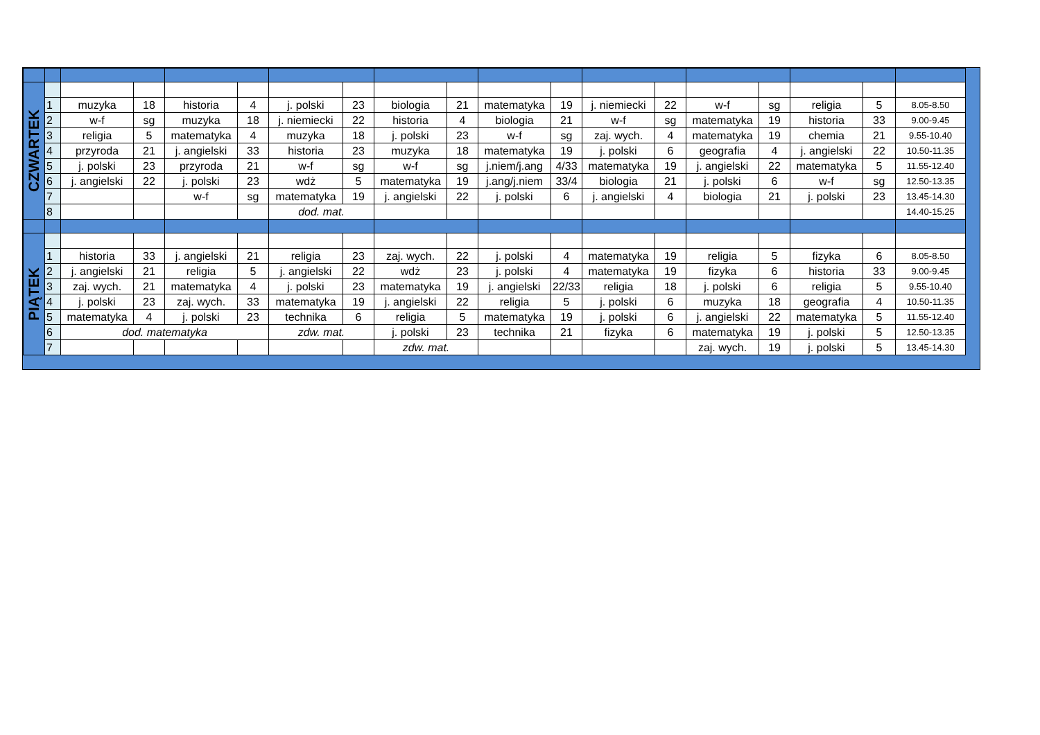| CZWARTEK | | | | | | | | | | | | | | | | | | |
| | 1 | muzyka | 18 | historia | 4 | j. polski | 23 | biologia | 21 | matematyka | 19 | j. niemiecki | 22 | w-f | sg | religia | 5 | 8.05-8.50 |
| | 2 | w-f | sg | muzyka | 18 | j. niemiecki | 22 | historia | 4 | biologia | 21 | w-f | sg | matematyka | 19 | historia | 33 | 9.00-9.45 |
| | 3 | religia | 5 | matematyka | 4 | muzyka | 18 | j. polski | 23 | w-f | sg | zaj. wych. | 4 | matematyka | 19 | chemia | 21 | 9.55-10.40 |
| | 4 | przyroda | 21 | j. angielski | 33 | historia | 23 | muzyka | 18 | matematyka | 19 | j. polski | 6 | geografia | 4 | j. angielski | 22 | 10.50-11.35 |
| | 5 | j. polski | 23 | przyroda | 21 | w-f | sg | w-f | sg | j.niem/j.ang | 4/33 | matematyka | 19 | j. angielski | 22 | matematyka | 5 | 11.55-12.40 |
| | 6 | j. angielski | 22 | j. polski | 23 | wdż | 5 | matematyka | 19 | j.ang/j.niem | 33/4 | biologia | 21 | j. polski | 6 | w-f | sg | 12.50-13.35 |
| | 7 | | | w-f | sg | matematyka | 19 | j. angielski | 22 | j. polski | 6 | j. angielski | 4 | biologia | 21 | j. polski | 23 | 13.45-14.30 |
| | 8 | | | | | dod. mat. | | | | | | | | | | | | 14.40-15.25 |
| PIĄTEK | | | | | | | | | | | | | | | | | | |
| | 1 | historia | 33 | j. angielski | 21 | religia | 23 | zaj. wych. | 22 | j. polski | 4 | matematyka | 19 | religia | 5 | fizyka | 6 | 8.05-8.50 |
| | 2 | j. angielski | 21 | religia | 5 | j. angielski | 22 | wdż | 23 | j. polski | 4 | matematyka | 19 | fizyka | 6 | historia | 33 | 9.00-9.45 |
| | 3 | zaj. wych. | 21 | matematyka | 4 | j. polski | 23 | matematyka | 19 | j. angielski | 22/33 | religia | 18 | j. polski | 6 | religia | 5 | 9.55-10.40 |
| | 4 | j. polski | 23 | zaj. wych. | 33 | matematyka | 19 | j. angielski | 22 | religia | 5 | j. polski | 6 | muzyka | 18 | geografia | 4 | 10.50-11.35 |
| | 5 | matematyka | 4 | j. polski | 23 | technika | 6 | religia | 5 | matematyka | 19 | j. polski | 6 | j. angielski | 22 | matematyka | 5 | 11.55-12.40 |
| | 6 | dod. matematyka | | | | zdw. mat. | | j. polski | 23 | technika | 21 | fizyka | 6 | matematyka | 19 | j. polski | 5 | 12.50-13.35 |
| | 7 | | | | | | | zdw. mat. | | | | | | zaj. wych. | 19 | j. polski | 5 | 13.45-14.30 |